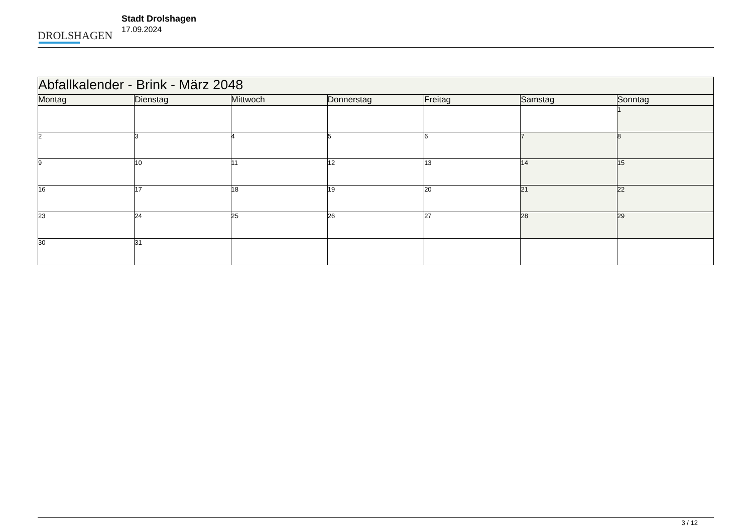DROLSHAGEN
Stadt Drolshagen
17.09.2024
| Abfallkalender - Brink - März 2048 | | | | | | |
| Montag | Dienstag | Mittwoch | Donnerstag | Freitag | Samstag | Sonntag |
| | | | | | | 1 |
| 2 | 3 | 4 | 5 | 6 | 7 | 8 |
| 9 | 10 | 11 | 12 | 13 | 14 | 15 |
| 16 | 17 | 18 | 19 | 20 | 21 | 22 |
| 23 | 24 | 25 | 26 | 27 | 28 | 29 |
| 30 | 31 | | | | | |
3 / 12